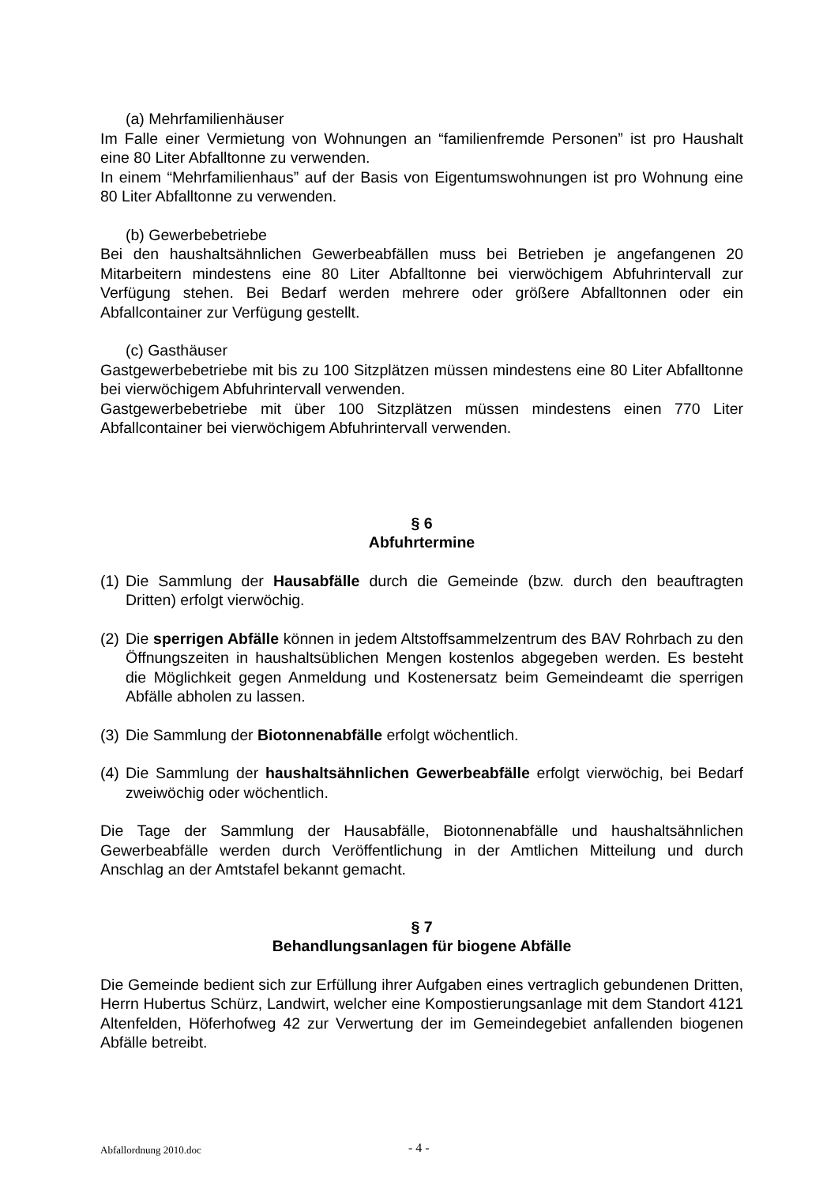(a) Mehrfamilienhäuser
Im Falle einer Vermietung von Wohnungen an “familienfremde Personen” ist pro Haushalt eine 80 Liter Abfalltonne zu verwenden.
In einem “Mehrfamilienhaus” auf der Basis von Eigentumswohnungen ist pro Wohnung eine 80 Liter Abfalltonne zu verwenden.
(b) Gewerbebetriebe
Bei den haushaltsähnlichen Gewerbeabfällen muss bei Betrieben je angefangenen 20 Mitarbeitern mindestens eine 80 Liter Abfalltonne bei vierwöchigem Abfuhrintervall zur Verfügung stehen. Bei Bedarf werden mehrere oder größere Abfalltonnen oder ein Abfallcontainer zur Verfügung gestellt.
(c) Gasthäuser
Gastgewerbebetriebe mit bis zu 100 Sitzplätzen müssen mindestens eine 80 Liter Abfalltonne bei vierwöchigem Abfuhrintervall verwenden.
Gastgewerbebetriebe mit über 100 Sitzplätzen müssen mindestens einen 770 Liter Abfallcontainer bei vierwöchigem Abfuhrintervall verwenden.
§ 6
Abfuhrtermine
(1) Die Sammlung der Hausabfälle durch die Gemeinde (bzw. durch den beauftragten Dritten) erfolgt vierwöchig.
(2) Die sperrigen Abfälle können in jedem Altstoffsammelzentrum des BAV Rohrbach zu den Öffnungszeiten in haushaltsüblichen Mengen kostenlos abgegeben werden. Es besteht die Möglichkeit gegen Anmeldung und Kostenersatz beim Gemeindeamt die sperrigen Abfälle abholen zu lassen.
(3) Die Sammlung der Biotonnenabfälle erfolgt wöchentlich.
(4) Die Sammlung der haushaltsähnlichen Gewerbeabfälle erfolgt vierwöchig, bei Bedarf zweiwöchig oder wöchentlich.
Die Tage der Sammlung der Hausabfälle, Biotonnenabfälle und haushaltsähnlichen Gewerbeabfälle werden durch Veröffentlichung in der Amtlichen Mitteilung und durch Anschlag an der Amtstafel bekannt gemacht.
§ 7
Behandlungsanlagen für biogene Abfälle
Die Gemeinde bedient sich zur Erfüllung ihrer Aufgaben eines vertraglich gebundenen Dritten, Herrn Hubertus Schürz, Landwirt, welcher eine Kompostierungsanlage mit dem Standort 4121 Altenfelden, Höferhofweg 42 zur Verwertung der im Gemeindegebiet anfallenden biogenen Abfälle betreibt.
Abfallordnung 2010.doc - 4 -